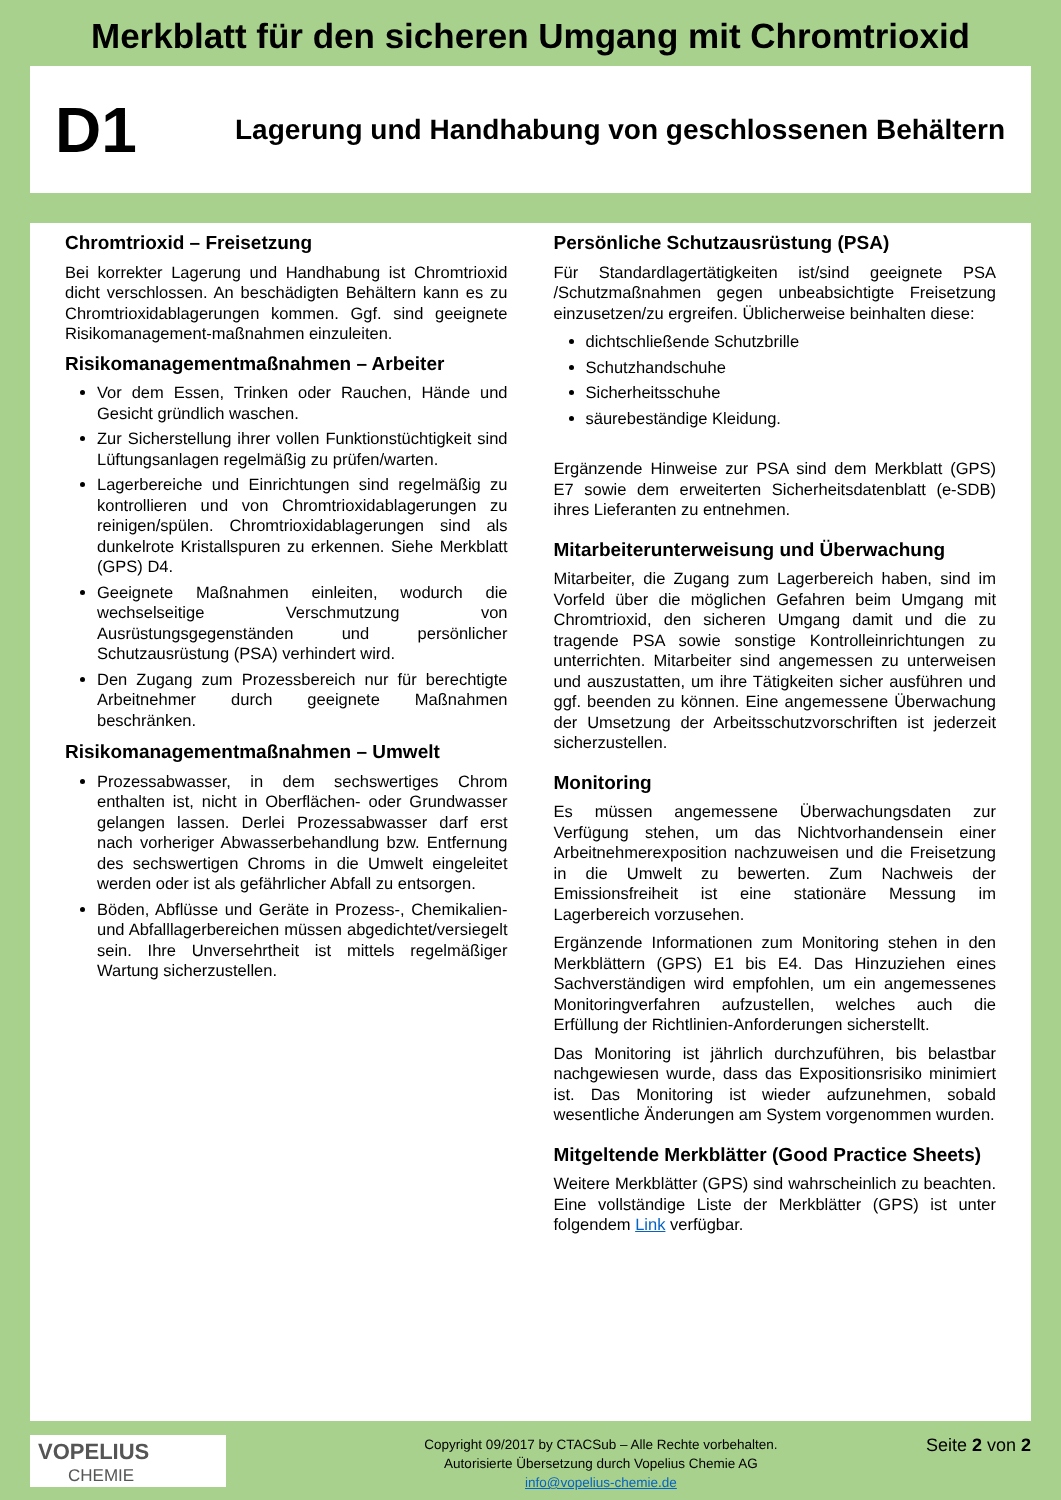Merkblatt für den sicheren Umgang mit Chromtrioxid
D1
Lagerung und Handhabung von geschlossenen Behältern
Chromtrioxid – Freisetzung
Bei korrekter Lagerung und Handhabung ist Chromtrioxid dicht verschlossen. An beschädigten Behältern kann es zu Chromtrioxidablagerungen kommen. Ggf. sind geeignete Risikomanagement-maßnahmen einzuleiten.
Risikomanagementmaßnahmen – Arbeiter
Vor dem Essen, Trinken oder Rauchen, Hände und Gesicht gründlich waschen.
Zur Sicherstellung ihrer vollen Funktionstüchtigkeit sind Lüftungsanlagen regelmäßig zu prüfen/warten.
Lagerbereiche und Einrichtungen sind regelmäßig zu kontrollieren und von Chromtrioxidablagerungen zu reinigen/spülen. Chromtrioxidablagerungen sind als dunkelrote Kristallspuren zu erkennen. Siehe Merkblatt (GPS) D4.
Geeignete Maßnahmen einleiten, wodurch die wechselseitige Verschmutzung von Ausrüstungsgegenständen und persönlicher Schutzausrüstung (PSA) verhindert wird.
Den Zugang zum Prozessbereich nur für berechtigte Arbeitnehmer durch geeignete Maßnahmen beschränken.
Risikomanagementmaßnahmen – Umwelt
Prozessabwasser, in dem sechswertiges Chrom enthalten ist, nicht in Oberflächen- oder Grundwasser gelangen lassen. Derlei Prozessabwasser darf erst nach vorheriger Abwasserbehandlung bzw. Entfernung des sechswertigen Chroms in die Umwelt eingeleitet werden oder ist als gefährlicher Abfall zu entsorgen.
Böden, Abflüsse und Geräte in Prozess-, Chemikalien- und Abfalllagerbereichen müssen abgedichtet/versiegelt sein. Ihre Unversehrtheit ist mittels regelmäßiger Wartung sicherzustellen.
Persönliche Schutzausrüstung (PSA)
Für Standardlagertätigkeiten ist/sind geeignete PSA /Schutzmaßnahmen gegen unbeabsichtigte Freisetzung einzusetzen/zu ergreifen. Üblicherweise beinhalten diese:
dichtschließende Schutzbrille
Schutzhandschuhe
Sicherheitsschuhe
säurebeständige Kleidung.
Ergänzende Hinweise zur PSA sind dem Merkblatt (GPS) E7 sowie dem erweiterten Sicherheitsdatenblatt (e-SDB) ihres Lieferanten zu entnehmen.
Mitarbeiterunterweisung und Überwachung
Mitarbeiter, die Zugang zum Lagerbereich haben, sind im Vorfeld über die möglichen Gefahren beim Umgang mit Chromtrioxid, den sicheren Umgang damit und die zu tragende PSA sowie sonstige Kontrolleinrichtungen zu unterrichten. Mitarbeiter sind angemessen zu unterweisen und auszustatten, um ihre Tätigkeiten sicher ausführen und ggf. beenden zu können. Eine angemessene Überwachung der Umsetzung der Arbeitsschutzvorschriften ist jederzeit sicherzustellen.
Monitoring
Es müssen angemessene Überwachungsdaten zur Verfügung stehen, um das Nichtvorhandensein einer Arbeitnehmerexposition nachzuweisen und die Freisetzung in die Umwelt zu bewerten. Zum Nachweis der Emissionsfreiheit ist eine stationäre Messung im Lagerbereich vorzusehen.
Ergänzende Informationen zum Monitoring stehen in den Merkblättern (GPS) E1 bis E4. Das Hinzuziehen eines Sachverständigen wird empfohlen, um ein angemessenes Monitoringverfahren aufzustellen, welches auch die Erfüllung der Richtlinien-Anforderungen sicherstellt.
Das Monitoring ist jährlich durchzuführen, bis belastbar nachgewiesen wurde, dass das Expositionsrisiko minimiert ist. Das Monitoring ist wieder aufzunehmen, sobald wesentliche Änderungen am System vorgenommen wurden.
Mitgeltende Merkblätter (Good Practice Sheets)
Weitere Merkblätter (GPS) sind wahrscheinlich zu beachten. Eine vollständige Liste der Merkblätter (GPS) ist unter folgendem Link verfügbar.
VOPELIUS
CHEMIE
Copyright 09/2017 by CTACSub – Alle Rechte vorbehalten.
Autorisierte Übersetzung durch Vopelius Chemie AG
info@vopelius-chemie.de
Seite 2 von 2